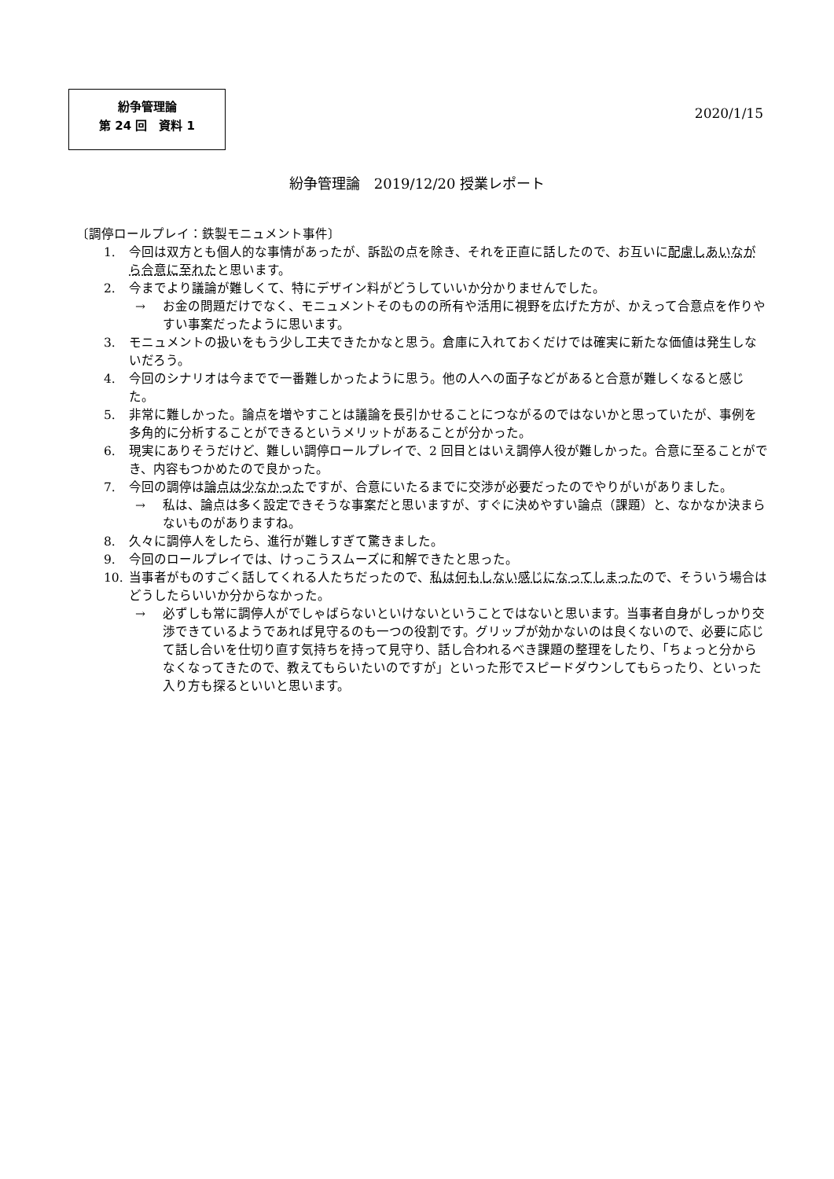紛争管理論
第 24 回　資料 1
2020/1/15
紛争管理論　2019/12/20 授業レポート
〔調停ロールプレイ：鉄製モニュメント事件〕
1. 今回は双方とも個人的な事情があったが、訴訟の点を除き、それを正直に話したので、お互いに配慮しあいながら合意に至れたと思います。
2. 今までより議論が難しくて、特にデザイン料がどうしていいか分かりませんでした。
→ お金の問題だけでなく、モニュメントそのものの所有や活用に視野を広げた方が、かえって合意点を作りやすい事案だったように思います。
3. モニュメントの扱いをもう少し工夫できたかなと思う。倉庫に入れておくだけでは確実に新たな価値は発生しないだろう。
4. 今回のシナリオは今までで一番難しかったように思う。他の人への面子などがあると合意が難しくなると感じた。
5. 非常に難しかった。論点を増やすことは議論を長引かせることにつながるのではないかと思っていたが、事例を多角的に分析することができるというメリットがあることが分かった。
6. 現実にありそうだけど、難しい調停ロールプレイで、2 回目とはいえ調停人役が難しかった。合意に至ることができ、内容もつかめたので良かった。
7. 今回の調停は論点は少なかったですが、合意にいたるまでに交渉が必要だったのでやりがいがありました。
→ 私は、論点は多く設定できそうな事案だと思いますが、すぐに決めやすい論点（課題）と、なかなか決まらないものがありますね。
8. 久々に調停人をしたら、進行が難しすぎて驚きました。
9. 今回のロールプレイでは、けっこうスムーズに和解できたと思った。
10. 当事者がものすごく話してくれる人たちだったので、私は何もしない感じになってしまったので、そういう場合はどうしたらいいか分からなかった。
→ 必ずしも常に調停人がでしゃばらないといけないということではないと思います。当事者自身がしっかり交渉できているようであれば見守るのも一つの役割です。グリップが効かないのは良くないので、必要に応じて話し合いを仕切り直す気持ちを持って見守り、話し合われるべき課題の整理をしたり、「ちょっと分からなくなってきたので、教えてもらいたいのですが」といった形でスピードダウンしてもらったり、といった入り方も探るといいと思います。